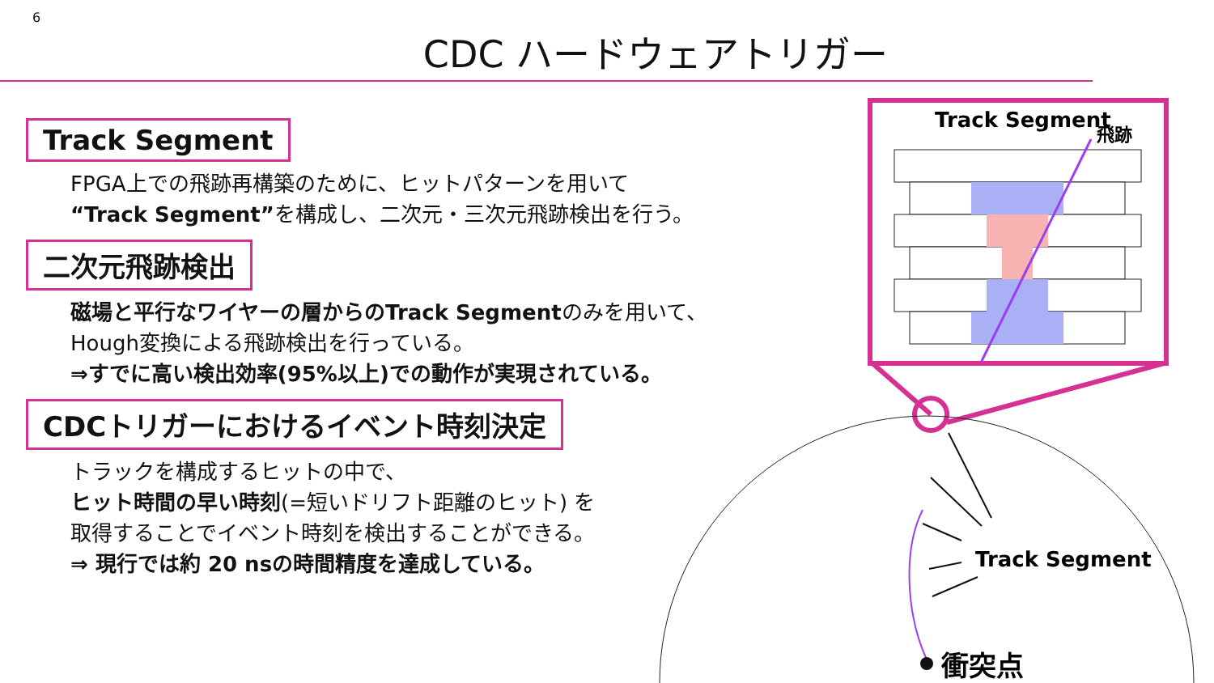6
CDC ハードウェアトリガー
Track Segment
FPGA上での飛跡再構築のために、ヒットパターンを用いて
“Track Segment”を構成し、二次元・三次元飛跡検出を行う。
二次元飛跡検出
磁場と平行なワイヤーの層からのTrack Segmentのみを用いて、
Hough変換による飛跡検出を行っている。
⇒すでに高い検出効率(95%以上)での動作が実現されている。
CDCトリガーにおけるイベント時刻決定
トラックを構成するヒットの中で、
ヒット時間の早い時刻(=短いドリフト距離のヒット) を
取得することでイベント時刻を検出することができる。
⇒ 現行では約 20 nsの時間精度を達成している。
Track Segment
飛跡
衝突点
Track Segment